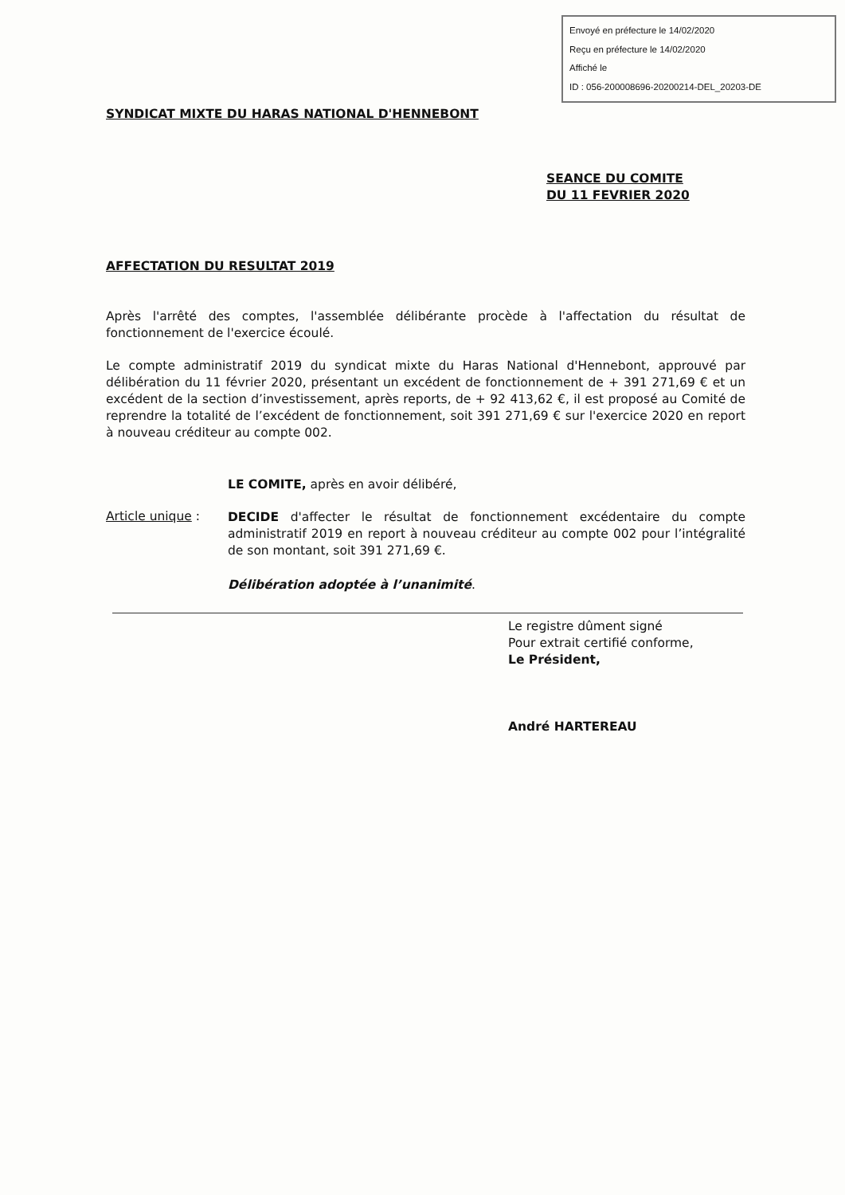Envoyé en préfecture le 14/02/2020
Reçu en préfecture le 14/02/2020
Affiché le
ID : 056-200008696-20200214-DEL_20203-DE
SYNDICAT MIXTE DU HARAS NATIONAL D'HENNEBONT
SEANCE DU COMITE
DU 11 FEVRIER 2020
AFFECTATION DU RESULTAT 2019
Après l'arrêté des comptes, l'assemblée délibérante procède à l'affectation du résultat de fonctionnement de l'exercice écoulé.
Le compte administratif 2019 du syndicat mixte du Haras National d'Hennebont, approuvé par délibération du 11 février 2020, présentant un excédent de fonctionnement de + 391 271,69 € et un excédent de la section d’investissement, après reports, de + 92 413,62 €, il est proposé au Comité de reprendre la totalité de l’excédent de fonctionnement, soit 391 271,69 € sur l'exercice 2020 en report à nouveau créditeur au compte 002.
LE COMITE, après en avoir délibéré,
Article unique :
DECIDE d'affecter le résultat de fonctionnement excédentaire du compte administratif 2019 en report à nouveau créditeur au compte 002 pour l’intégralité de son montant, soit 391 271,69 €.
Délibération adoptée à l’unanimité.
Le registre dûment signé
Pour extrait certifié conforme,
Le Président,
André HARTEREAU